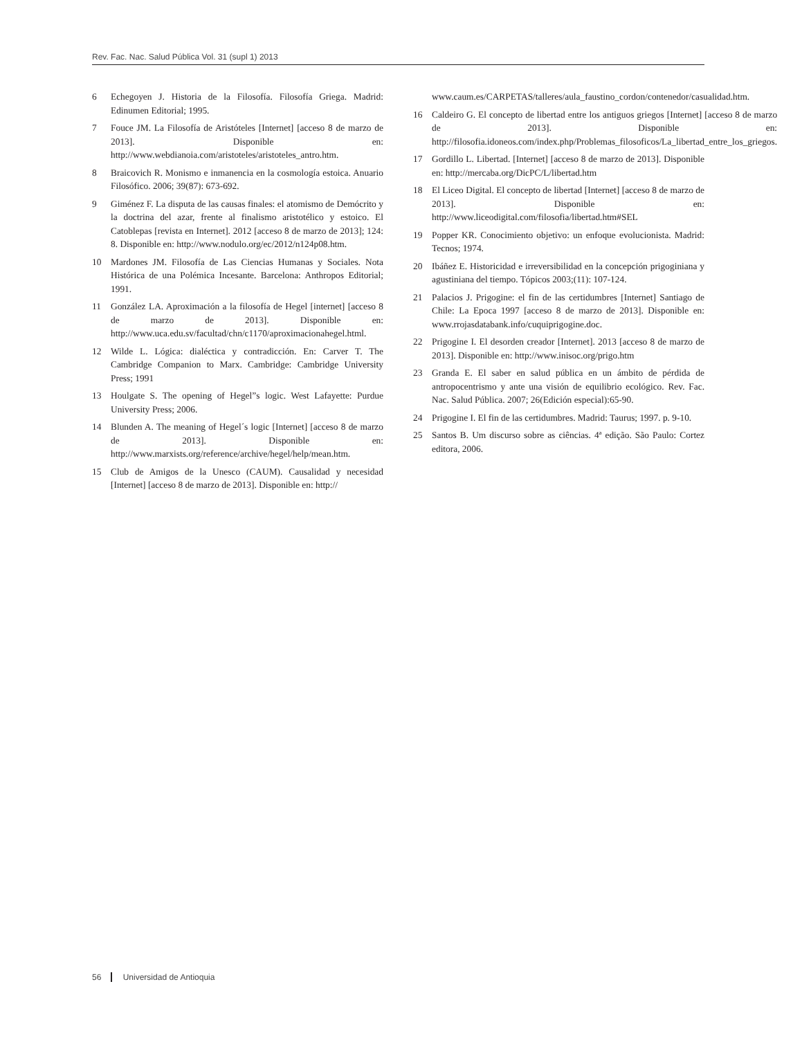Rev. Fac. Nac. Salud Pública Vol. 31 (supl 1) 2013
6 Echegoyen J. Historia de la Filosofía. Filosofía Griega. Madrid: Edinumen Editorial; 1995.
7 Fouce JM. La Filosofía de Aristóteles [Internet] [acceso 8 de marzo de 2013]. Disponible en: http://www.webdianoia.com/aristoteles/aristoteles_antro.htm.
8 Braicovich R. Monismo e inmanencia en la cosmología estoica. Anuario Filosófico. 2006; 39(87): 673-692.
9 Giménez F. La disputa de las causas finales: el atomismo de Demócrito y la doctrina del azar, frente al finalismo aristotélico y estoico. El Catoblepas [revista en Internet]. 2012 [acceso 8 de marzo de 2013]; 124: 8. Disponible en: http://www.nodulo.org/ec/2012/n124p08.htm.
10 Mardones JM. Filosofía de Las Ciencias Humanas y Sociales. Nota Histórica de una Polémica Incesante. Barcelona: Anthropos Editorial; 1991.
11 González LA. Aproximación a la filosofía de Hegel [internet] [acceso 8 de marzo de 2013]. Disponible en: http://www.uca.edu.sv/facultad/chn/c1170/aproximacionahegel.html.
12 Wilde L. Lógica: dialéctica y contradicción. En: Carver T. The Cambridge Companion to Marx. Cambridge: Cambridge University Press; 1991
13 Houlgate S. The opening of Hegel”s logic. West Lafayette: Purdue University Press; 2006.
14 Blunden A. The meaning of Hegel´s logic [Internet] [acceso 8 de marzo de 2013]. Disponible en: http://www.marxists.org/reference/archive/hegel/help/mean.htm.
15 Club de Amigos de la Unesco (CAUM). Causalidad y necesidad [Internet] [acceso 8 de marzo de 2013]. Disponible en: http://
www.caum.es/CARPETAS/talleres/aula_faustino_cordon/contenedor/casualidad.htm.
16 Caldeiro G. El concepto de libertad entre los antiguos griegos [Internet] [acceso 8 de marzo de 2013]. Disponible en: http://filosofia.idoneos.com/index.php/Problemas_filosoficos/La_libertad_entre_los_griegos.
17 Gordillo L. Libertad. [Internet] [acceso 8 de marzo de 2013]. Disponible en: http://mercaba.org/DicPC/L/libertad.htm
18 El Liceo Digital. El concepto de libertad [Internet] [acceso 8 de marzo de 2013]. Disponible en: http://www.liceodigital.com/filosofia/libertad.htm#SEL
19 Popper KR. Conocimiento objetivo: un enfoque evolucionista. Madrid: Tecnos; 1974.
20 Ibáñez E. Historicidad e irreversibilidad en la concepción prigoginiana y agustiniana del tiempo. Tópicos 2003;(11): 107-124.
21 Palacios J. Prigogine: el fin de las certidumbres [Internet] Santiago de Chile: La Epoca 1997 [acceso 8 de marzo de 2013]. Disponible en: www.rrojasdatabank.info/cuquiprigogine.doc.
22 Prigogine I. El desorden creador [Internet]. 2013 [acceso 8 de marzo de 2013]. Disponible en: http://www.inisoc.org/prigo.htm
23 Granda E. El saber en salud pública en un ámbito de pérdida de antropocentrismo y ante una visión de equilibrio ecológico. Rev. Fac. Nac. Salud Pública. 2007; 26(Edición especial):65-90.
24 Prigogine I. El fin de las certidumbres. Madrid: Taurus; 1997. p. 9-10.
25 Santos B. Um discurso sobre as ciências. 4ª edição. São Paulo: Cortez editora, 2006.
56 Universidad de Antioquia